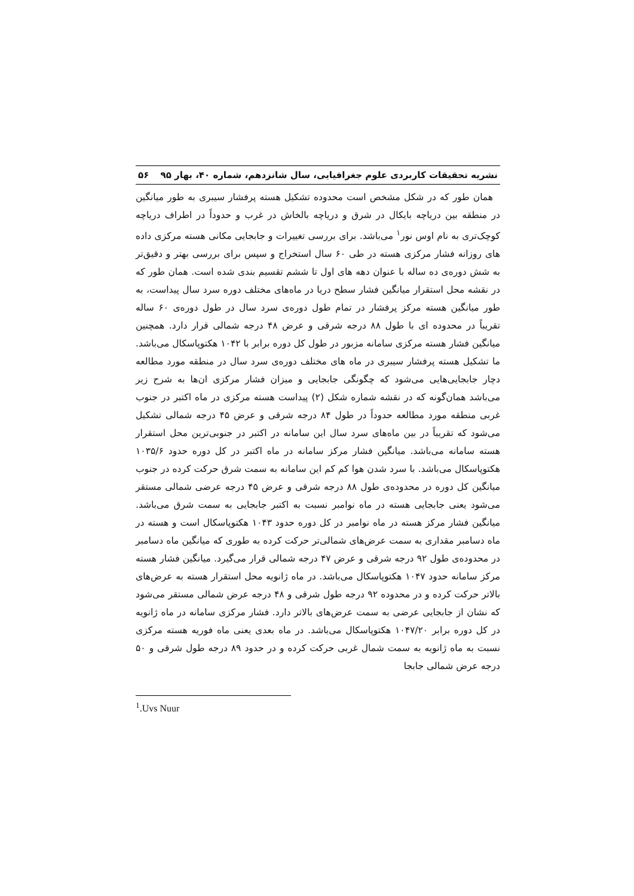نشریه تحقیقات کاربردی علوم جغرافیایی، سال شانزدهم، شماره ۴۰، بهار ۹۵ ۵۶
همان طور که در شکل مشخص است محدوده تشکیل هسته پرفشار سیبری به طور میانگین در منطقه بین دریاچه بایکال در شرق و دریاچه بالخاش در غرب و حدوداً در اطراف دریاچه کوچک‌تری به نام اوس نور<sup>۱</sup> می‌باشد. برای بررسی تغییرات و جابجایی مکانی هسته مرکزی داده های روزانه فشار مرکزی هسته در طی ۶۰ سال استخراج و سپس برای بررسی بهتر و دقیق‌تر به شش دوره‌ی ده ساله با عنوان دهه های اول تا ششم تقسیم بندی شده است. همان طور که در نقشه محل استقرار میانگین فشار سطح دریا در ماه‌های مختلف دوره سرد سال پیداست، به طور میانگین هسته مرکز پرفشار در تمام طول دوره‌ی سرد سال در طول دوره‌ی ۶۰ ساله تقریباً در محدوده ای با طول ۸۸ درجه شرقی و عرض ۴۸ درجه شمالی قرار دارد. همچنین میانگین فشار هسته مرکزی سامانه مزبور در طول کل دوره برابر با ۱۰۴۲ هکتوپاسکال می‌باشد. ما تشکیل هسته پرفشار سیبری در ماه های مختلف دوره‌ی سرد سال در منطقه مورد مطالعه دچار جابجایی‌هایی می‌شود که چگونگی جابجایی و میزان فشار مرکزی ان‌ها به شرح زیر می‌باشد همان‌گونه که در نقشه شماره شکل (۲) پیداست هسته مرکزی در ماه اکتبر در جنوب غربی منطقه مورد مطالعه حدوداً در طول ۸۴ درجه شرقی و عرض ۴۵ درجه شمالی تشکیل می‌شود که تقریباً در بین ماه‌های سرد سال این سامانه در اکتبر در جنوبی‌ترین محل استقرار هسته سامانه می‌باشد. میانگین فشار مرکز سامانه در ماه اکتبر در کل دوره حدود ۱۰۳۵/۶ هکتوپاسکال می‌باشد. با سرد شدن هوا کم کم این سامانه به سمت شرق حرکت کرده در جنوب میانگین کل دوره در محدوده‌ی طول ۸۸ درجه شرقی و عرض ۴۵ درجه عرضی شمالی مستقر می‌شود یعنی جابجایی هسته در ماه نوامبر نسبت به اکتبر جابجایی به سمت شرق می‌باشد. میانگین فشار مرکز هسته در ماه نوامبر در کل دوره حدود ۱۰۴۳ هکتوپاسکال است و هسته در ماه دسامبر مقداری به سمت عرض‌های شمالی‌تر حرکت کرده به طوری که میانگین ماه دسامبر در محدوده‌ی طول ۹۲ درجه شرقی و عرض ۴۷ درجه شمالی قرار می‌گیرد. میانگین فشار هسته مرکز سامانه حدود ۱۰۴۷ هکتوپاسکال می‌باشد. در ماه ژانویه محل استقرار هسته به عرض‌های بالاتر حرکت کرده و در محدوده ۹۲ درجه طول شرقی و ۴۸ درجه عرض شمالی مستقر می‌شود که نشان از جابجایی عرضی به سمت عرض‌های بالاتر دارد. فشار مرکزی سامانه در ماه ژانویه در کل دوره برابر ۱۰۴۷/۲۰ هکتوپاسکال می‌باشد. در ماه بعدی یعنی ماه فوریه هسته مرکزی نسبت به ماه ژانویه به سمت شمال غربی حرکت کرده و در حدود ۸۹ درجه طول شرقی و ۵۰ درجه عرض شمالی جابجا
<sup>1</sup>.Uvs Nuur